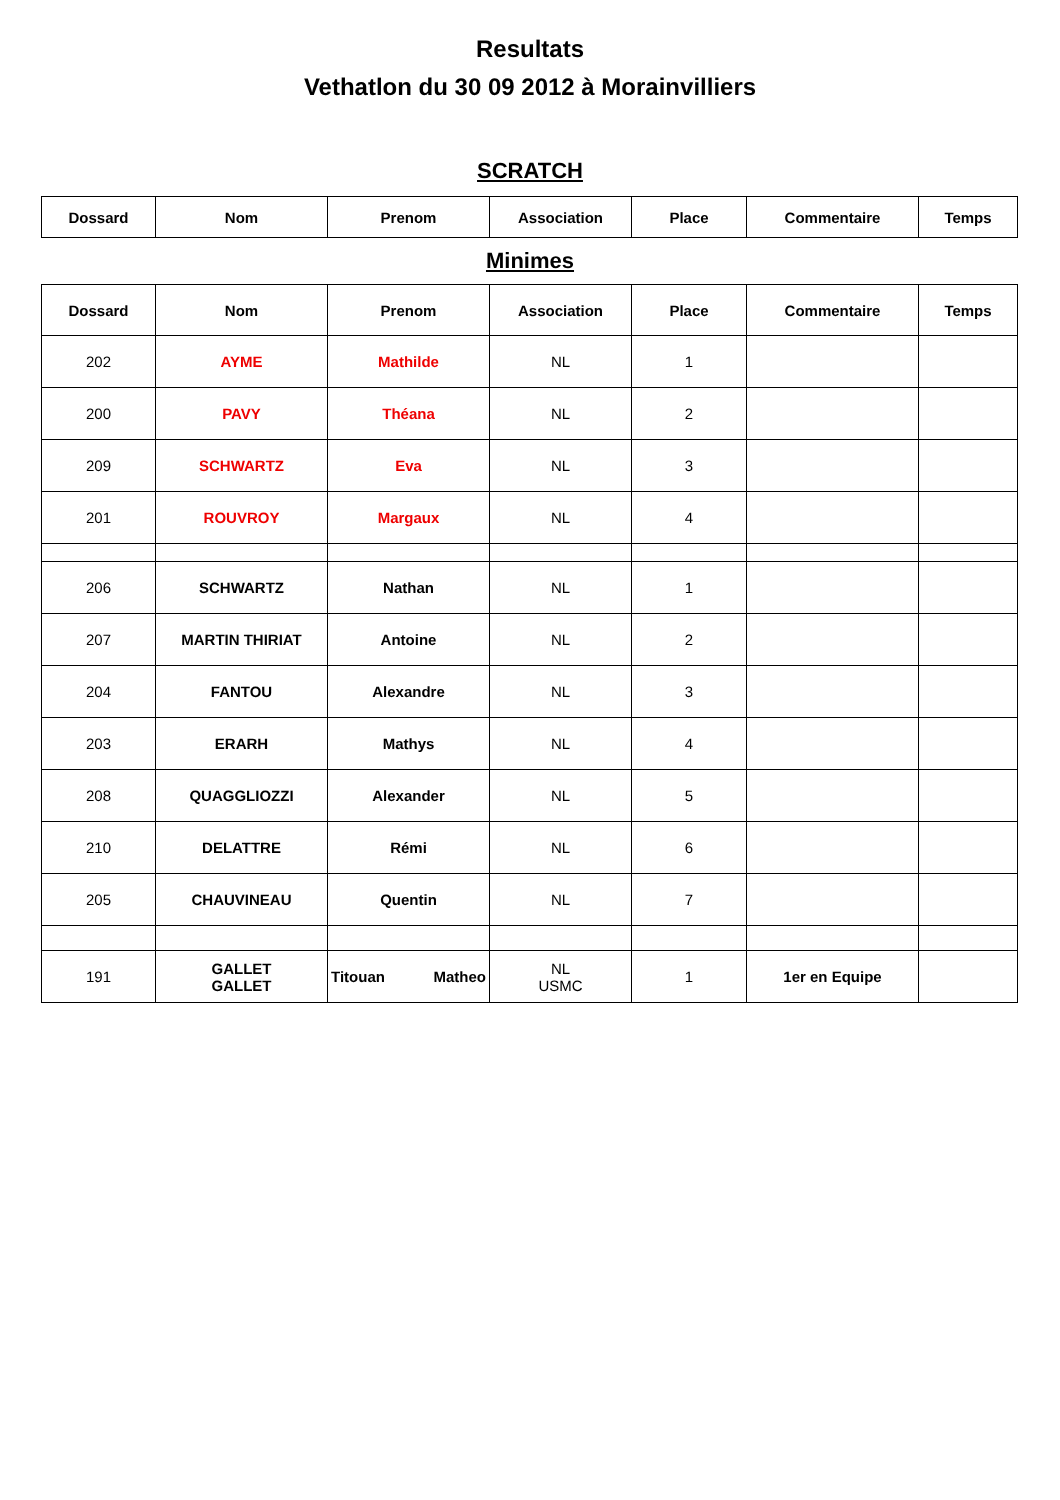Resultats
Vethatlon du 30 09 2012 à Morainvilliers
SCRATCH
| Dossard | Nom | Prenom | Association | Place | Commentaire | Temps |
| --- | --- | --- | --- | --- | --- | --- |
Minimes
| Dossard | Nom | Prenom | Association | Place | Commentaire | Temps |
| --- | --- | --- | --- | --- | --- | --- |
| 202 | AYME | Mathilde | NL | 1 | | |
| 200 | PAVY | Théana | NL | 2 | | |
| 209 | SCHWARTZ | Eva | NL | 3 | | |
| 201 | ROUVROY | Margaux | NL | 4 | | |
| 206 | SCHWARTZ | Nathan | NL | 1 | | |
| 207 | MARTIN THIRIAT | Antoine | NL | 2 | | |
| 204 | FANTOU | Alexandre | NL | 3 | | |
| 203 | ERARH | Mathys | NL | 4 | | |
| 208 | QUAGGLIOZZI | Alexander | NL | 5 | | |
| 210 | DELATTRE | Rémi | NL | 6 | | |
| 205 | CHAUVINEAU | Quentin | NL | 7 | | |
| 191 | GALLET GALLET | Titouan Matheo | NL USMC | 1 | 1er en Equipe | |